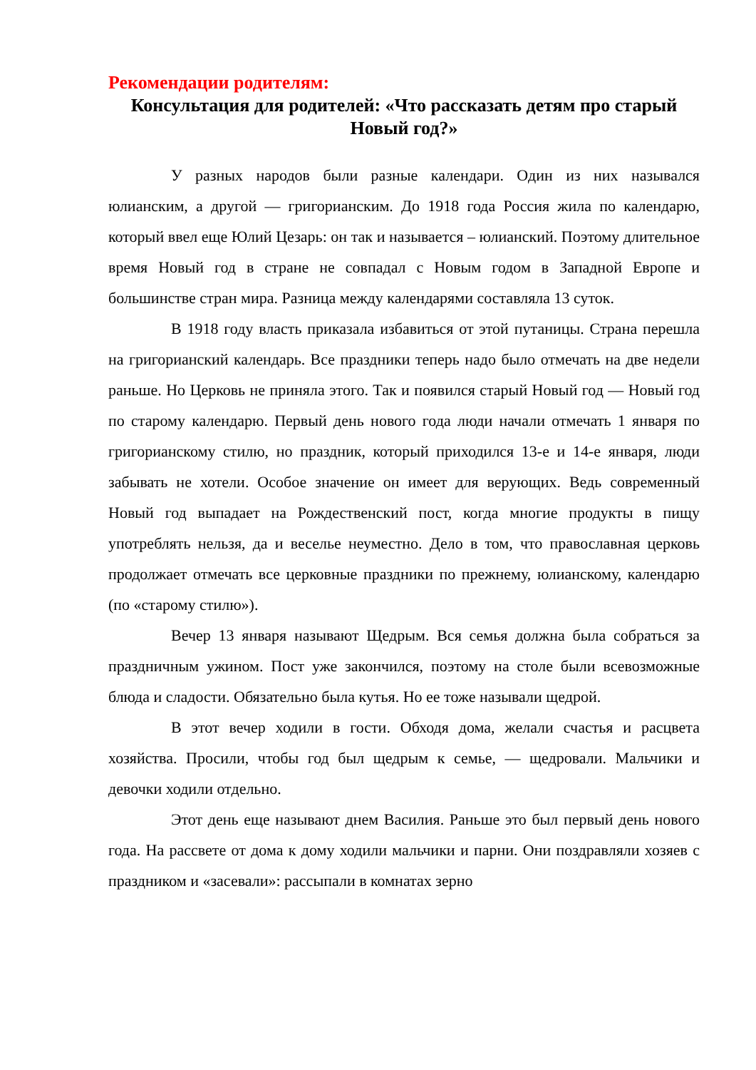Рекомендации родителям:
Консультация для родителей: «Что рассказать детям про старый Новый год?»
У разных народов были разные календари. Один из них назывался юлианским, а другой — григорианским. До 1918 года Россия жила по календарю, который ввел еще Юлий Цезарь: он так и называется – юлианский. Поэтому длительное время Новый год в стране не совпадал с Новым годом в Западной Европе и большинстве стран мира. Разница между календарями составляла 13 суток.
В 1918 году власть приказала избавиться от этой путаницы. Страна перешла на григорианский календарь. Все праздники теперь надо было отмечать на две недели раньше. Но Церковь не приняла этого. Так и появился старый Новый год — Новый год по старому календарю. Первый день нового года люди начали отмечать 1 января по григорианскому стилю, но праздник, который приходился 13-е и 14-е января, люди забывать не хотели. Особое значение он имеет для верующих. Ведь современный Новый год выпадает на Рождественский пост, когда многие продукты в пищу употреблять нельзя, да и веселье неуместно. Дело в том, что православная церковь продолжает отмечать все церковные праздники по прежнему, юлианскому, календарю (по «старому стилю»).
Вечер 13 января называют Щедрым. Вся семья должна была собраться за праздничным ужином. Пост уже закончился, поэтому на столе были всевозможные блюда и сладости. Обязательно была кутья. Но ее тоже называли щедрой.
В этот вечер ходили в гости. Обходя дома, желали счастья и расцвета хозяйства. Просили, чтобы год был щедрым к семье, — щедровали. Мальчики и девочки ходили отдельно.
Этот день еще называют днем Василия. Раньше это был первый день нового года. На рассвете от дома к дому ходили мальчики и парни. Они поздравляли хозяев с праздником и «засевали»: рассыпали в комнатах зерно